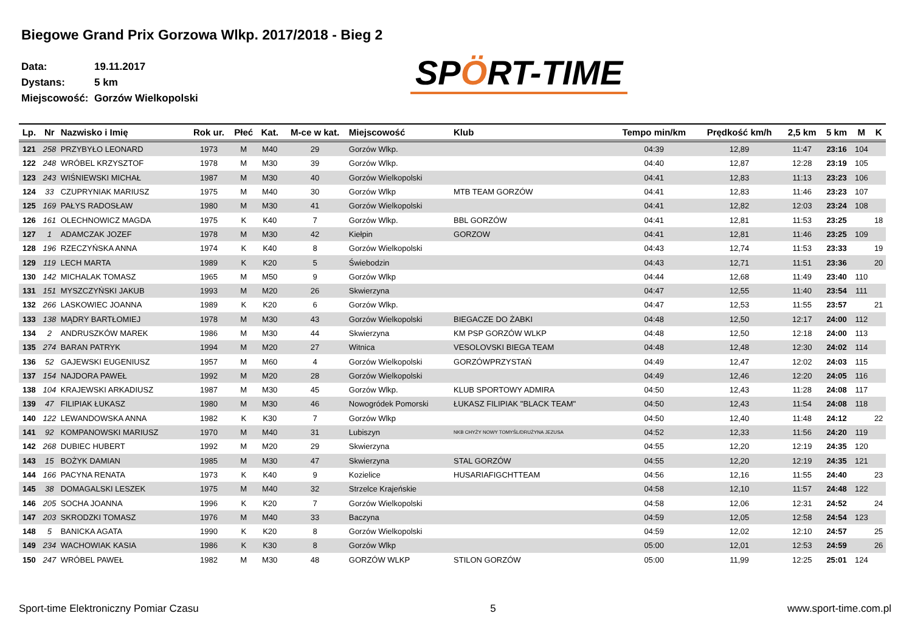Biegowe Grand Prix Gorzowa Wlkp. 2017/2018 - Bieg 2
Data: 19.11.2017
Dystans: 5 km
Miejscowość: Gorzów Wielkopolski
SPÖRT-TIME
| Lp. | Nr | Nazwisko i Imię | Rok ur. | Płeć | Kat. | M-ce w kat. | Miejscowość | Klub | Tempo min/km | Prędkość km/h | 2,5 km | 5 km | M | K |
| --- | --- | --- | --- | --- | --- | --- | --- | --- | --- | --- | --- | --- | --- | --- |
| 121 | 258 | PRZYBYŁO LEONARD | 1973 | M | M40 | 29 | Gorzów Wlkp. | | 04:39 | 12,89 | 11:47 | 23:16 | 104 | |
| 122 | 248 | WRÓBEL KRZYSZTOF | 1978 | M | M30 | 39 | Gorzów Wlkp. | | 04:40 | 12,87 | 12:28 | 23:19 | 105 | |
| 123 | 243 | WIŚNIEWSKI MICHAŁ | 1987 | M | M30 | 40 | Gorzów Wielkopolski | | 04:41 | 12,83 | 11:13 | 23:23 | 106 | |
| 124 | 33 | CZUPRYNIAK MARIUSZ | 1975 | M | M40 | 30 | Gorzów Wlkp | MTB TEAM GORZÓW | 04:41 | 12,83 | 11:46 | 23:23 | 107 | |
| 125 | 169 | PAŁYS RADOSŁAW | 1980 | M | M30 | 41 | Gorzów Wielkopolski | | 04:41 | 12,82 | 12:03 | 23:24 | 108 | |
| 126 | 161 | OLECHNOWICZ MAGDA | 1975 | K | K40 | 7 | Gorzów Wlkp. | BBL GORZÓW | 04:41 | 12,81 | 11:53 | 23:25 | | 18 |
| 127 | 1 | ADAMCZAK JOZEF | 1978 | M | M30 | 42 | Kiełpin | GORZOW | 04:41 | 12,81 | 11:46 | 23:25 | 109 | |
| 128 | 196 | RZECZYŃSKA ANNA | 1974 | K | K40 | 8 | Gorzów Wielkopolski | | 04:43 | 12,74 | 11:53 | 23:33 | | 19 |
| 129 | 119 | LECH MARTA | 1989 | K | K20 | 5 | Świebodzin | | 04:43 | 12,71 | 11:51 | 23:36 | | 20 |
| 130 | 142 | MICHALAK TOMASZ | 1965 | M | M50 | 9 | Gorzów Wlkp | | 04:44 | 12,68 | 11:49 | 23:40 | 110 | |
| 131 | 151 | MYSZCZYŃSKI JAKUB | 1993 | M | M20 | 26 | Skwierzyna | | 04:47 | 12,55 | 11:40 | 23:54 | 111 | |
| 132 | 266 | LASKOWIEC JOANNA | 1989 | K | K20 | 6 | Gorzów Wlkp. | | 04:47 | 12,53 | 11:55 | 23:57 | | 21 |
| 133 | 138 | MĄDRY BARTŁOMIEJ | 1978 | M | M30 | 43 | Gorzów Wielkopolski | BIEGACZE DO ŻABKI | 04:48 | 12,50 | 12:17 | 24:00 | 112 | |
| 134 | 2 | ANDRUSZKÓW MAREK | 1986 | M | M30 | 44 | Skwierzyna | KM PSP GORZÓW WLKP | 04:48 | 12,50 | 12:18 | 24:00 | 113 | |
| 135 | 274 | BARAN PATRYK | 1994 | M | M20 | 27 | Witnica | VESOLOVSKI BIEGA TEAM | 04:48 | 12,48 | 12:30 | 24:02 | 114 | |
| 136 | 52 | GAJEWSKI EUGENIUSZ | 1957 | M | M60 | 4 | Gorzów Wielkopolski | GORZÓWPRZYSTAŃ | 04:49 | 12,47 | 12:02 | 24:03 | 115 | |
| 137 | 154 | NAJDORA PAWEŁ | 1992 | M | M20 | 28 | Gorzów Wielkopolski | | 04:49 | 12,46 | 12:20 | 24:05 | 116 | |
| 138 | 104 | KRAJEWSKI ARKADIUSZ | 1987 | M | M30 | 45 | Gorzów Wlkp. | KLUB SPORTOWY ADMIRA | 04:50 | 12,43 | 11:28 | 24:08 | 117 | |
| 139 | 47 | FILIPIAK ŁUKASZ | 1980 | M | M30 | 46 | Nowogródek Pomorski | ŁUKASZ FILIPIAK "BLACK TEAM" | 04:50 | 12,43 | 11:54 | 24:08 | 118 | |
| 140 | 122 | LEWANDOWSKA ANNA | 1982 | K | K30 | 7 | Gorzów Wlkp | | 04:50 | 12,40 | 11:48 | 24:12 | | 22 |
| 141 | 92 | KOMPANOWSKI MARIUSZ | 1970 | M | M40 | 31 | Lubiszyn | NKB CHYŻY NOWY TOMYŚL/DRUŻYNA JEZUSA | 04:52 | 12,33 | 11:56 | 24:20 | 119 | |
| 142 | 268 | DUBIEC HUBERT | 1992 | M | M20 | 29 | Skwierzyna | | 04:55 | 12,20 | 12:19 | 24:35 | 120 | |
| 143 | 15 | BOŻYK DAMIAN | 1985 | M | M30 | 47 | Skwierzyna | STAL GORZÓW | 04:55 | 12,20 | 12:19 | 24:35 | 121 | |
| 144 | 166 | PACYNA RENATA | 1973 | K | K40 | 9 | Kozielice | HUSARIAFIGCHTTEAM | 04:56 | 12,16 | 11:55 | 24:40 | | 23 |
| 145 | 38 | DOMAGALSKI LESZEK | 1975 | M | M40 | 32 | Strzelce Krajeńskie | | 04:58 | 12,10 | 11:57 | 24:48 | 122 | |
| 146 | 205 | SOCHA JOANNA | 1996 | K | K20 | 7 | Gorzów Wielkopolski | | 04:58 | 12,06 | 12:31 | 24:52 | | 24 |
| 147 | 203 | SKRODZKI TOMASZ | 1976 | M | M40 | 33 | Baczyna | | 04:59 | 12,05 | 12:58 | 24:54 | 123 | |
| 148 | 5 | BANICKA AGATA | 1990 | K | K20 | 8 | Gorzów Wielkopolski | | 04:59 | 12,02 | 12:10 | 24:57 | | 25 |
| 149 | 234 | WACHOWIAK KASIA | 1986 | K | K30 | 8 | Gorzów Wlkp | | 05:00 | 12,01 | 12:53 | 24:59 | | 26 |
| 150 | 247 | WRÓBEL PAWEŁ | 1982 | M | M30 | 48 | GORZÓW WLKP | STILON GORZÓW | 05:00 | 11,99 | 12:25 | 25:01 | 124 | |
Sport-time Elektroniczny Pomiar Czasu 5 www.sport-time.com.pl